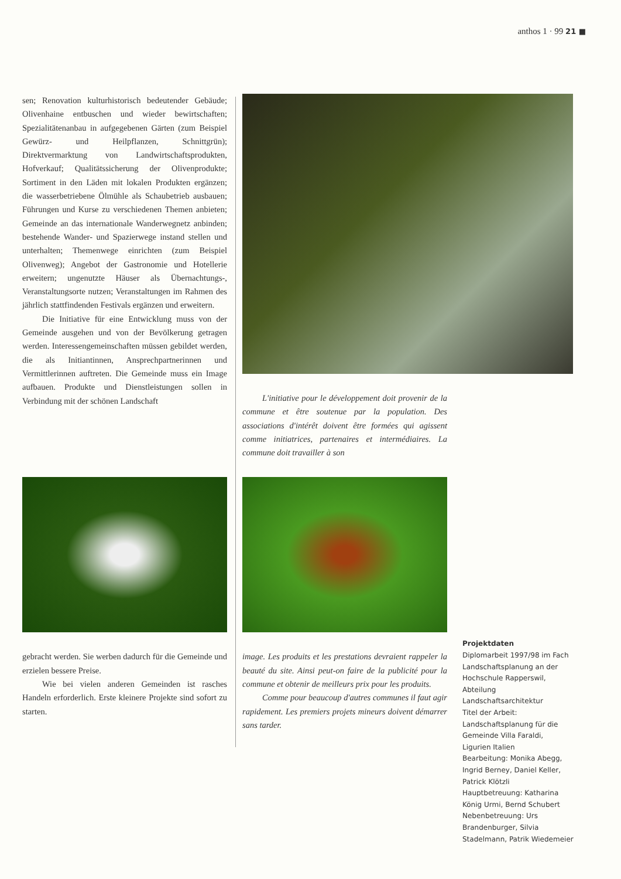anthos 1 · 99 21 ■
sen; Renovation kulturhistorisch bedeutender Gebäude; Olivenhaine entbuschen und wieder bewirtschaften; Spezialitätenanbau in aufgegebenen Gärten (zum Beispiel Gewürz- und Heilpflanzen, Schnittgrün); Direktvermarktung von Landwirtschaftsprodukten, Hofverkauf; Qualitätssicherung der Olivenprodukte; Sortiment in den Läden mit lokalen Produkten ergänzen; die wasserbetriebene Ölmühle als Schaubetrieb ausbauen; Führungen und Kurse zu verschiedenen Themen anbieten; Gemeinde an das internationale Wanderwegnetz anbinden; bestehende Wander- und Spazierwege instand stellen und unterhalten; Themenwege einrichten (zum Beispiel Olivenweg); Angebot der Gastronomie und Hotellerie erweitern; ungenutzte Häuser als Übernachtungs-, Veranstaltungsorte nutzen; Veranstaltungen im Rahmen des jährlich stattfindenden Festivals ergänzen und erweitern.
Die Initiative für eine Entwicklung muss von der Gemeinde ausgehen und von der Bevölkerung getragen werden. Interessengemeinschaften müssen gebildet werden, die als Initiantinnen, Ansprechpartnerinnen und Vermittlerinnen auftreten. Die Gemeinde muss ein Image aufbauen. Produkte und Dienstleistungen sollen in Verbindung mit der schönen Landschaft
L'initiative pour le développement doit provenir de la commune et être soutenue par la population. Des associations d'intérêt doivent être formées qui agissent comme initiatrices, partenaires et intermédiaires. La commune doit travailler à son
gebracht werden. Sie werben dadurch für die Gemeinde und erzielen bessere Preise.
Wie bei vielen anderen Gemeinden ist rasches Handeln erforderlich. Erste kleinere Projekte sind sofort zu starten.
image. Les produits et les prestations devraient rappeler la beauté du site. Ainsi peut-on faire de la publicité pour la commune et obtenir de meilleurs prix pour les produits.
Comme pour beaucoup d'autres communes il faut agir rapidement. Les premiers projets mineurs doivent démarrer sans tarder.
Projektdaten
Diplomarbeit 1997/98 im Fach Landschaftsplanung an der Hochschule Rapperswil, Abteilung Landschaftsarchitektur
Titel der Arbeit: Landschaftsplanung für die Gemeinde Villa Faraldi, Ligurien Italien
Bearbeitung: Monika Abegg, Ingrid Berney, Daniel Keller, Patrick Klötzli
Hauptbetreuung: Katharina König Urmi, Bernd Schubert
Nebenbetreuung: Urs Brandenburger, Silvia Stadelmann, Patrik Wiedemeier